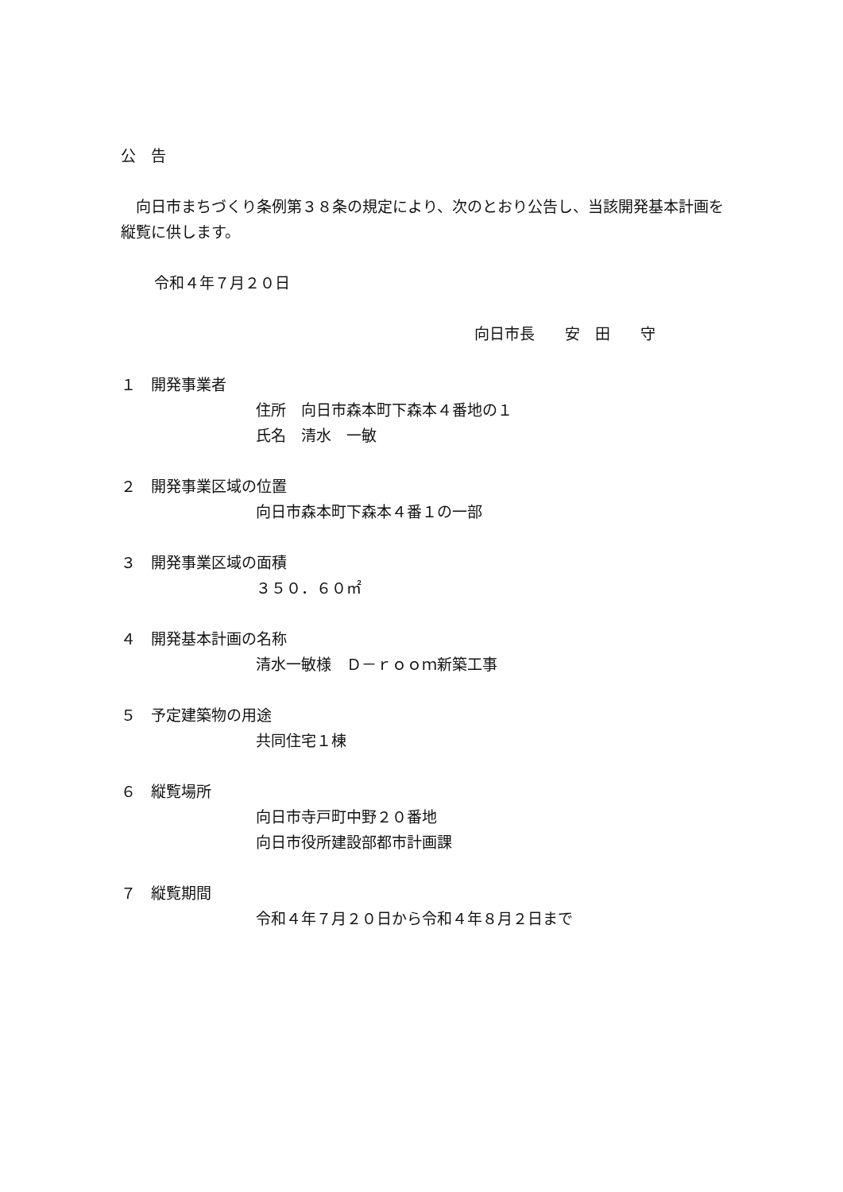公　告
　向日市まちづくり条例第３８条の規定により、次のとおり公告し、当該開発基本計画を縦覧に供します。
令和４年７月２０日
向日市長　　安　田　　守
１　開発事業者
住所　向日市森本町下森本４番地の１
氏名　清水　一敏
２　開発事業区域の位置
向日市森本町下森本４番１の一部
３　開発事業区域の面積
３５０．６０㎡
４　開発基本計画の名称
清水一敏様　Ｄ－ｒｏｏｍ新築工事
５　予定建築物の用途
共同住宅１棟
６　縦覧場所
向日市寺戸町中野２０番地
向日市役所建設部都市計画課
７　縦覧期間
令和４年７月２０日から令和４年８月２日まで